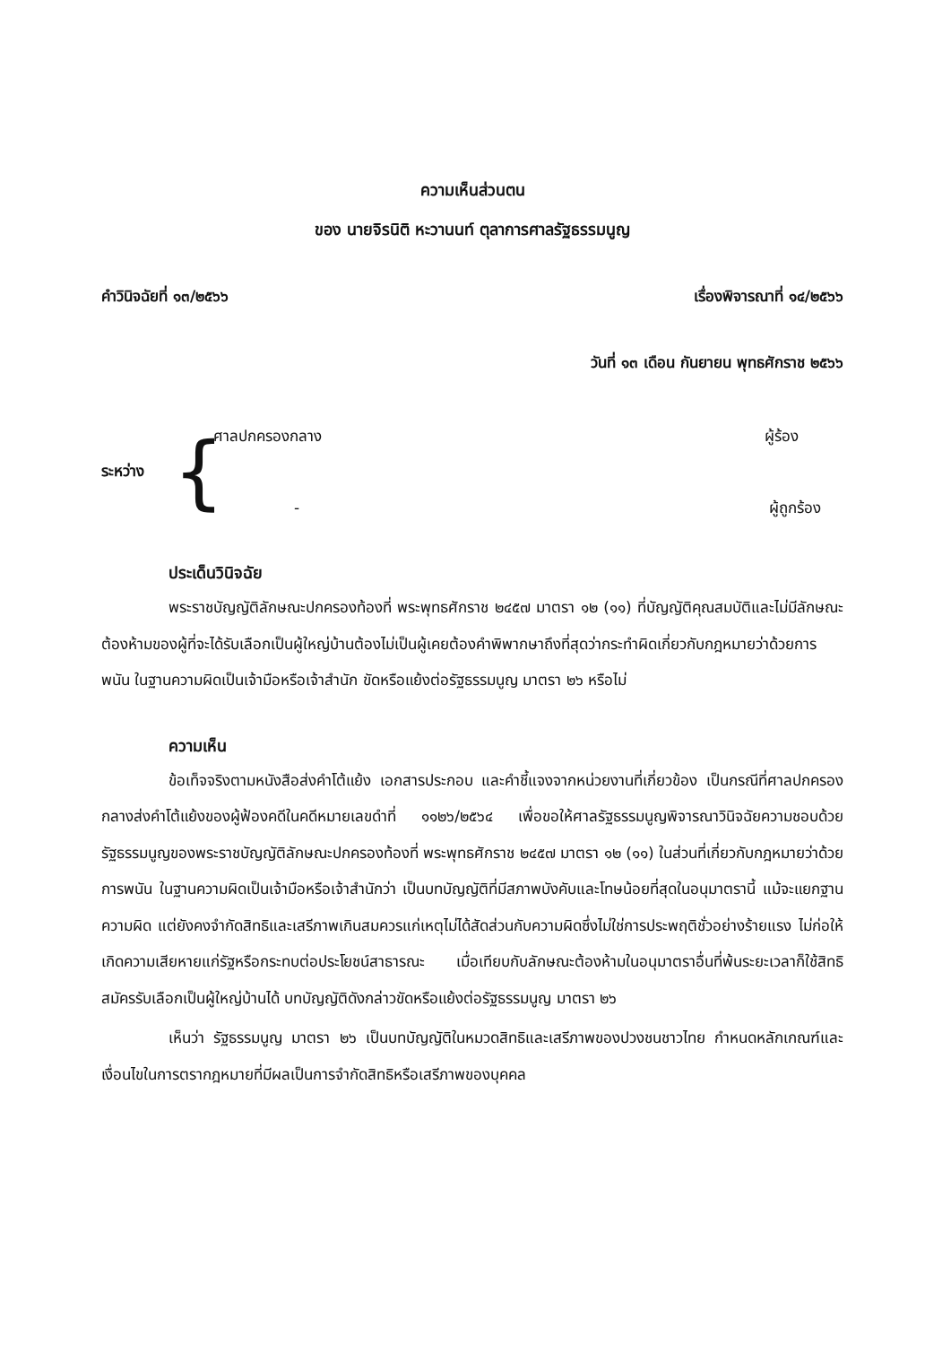ความเห็นส่วนตน
ของ นายจิรนิติ หะวานนท์ ตุลาการศาลรัฐธรรมนูญ
คำวินิจฉัยที่ ๑๓/๒๕๖๖ เรื่องพิจารณาที่ ๑๔/๒๕๖๖
วันที่ ๑๓ เดือน กันยายน พุทธศักราช ๒๕๖๖
ระหว่าง
{
ศาลปกครองกลาง ผู้ร้อง
- ผู้ถูกร้อง
ประเด็นวินิจฉัย
พระราชบัญญัติลักษณะปกครองท้องที่ พระพุทธศักราช ๒๔๕๗ มาตรา ๑๒ (๑๑) ที่บัญญัติคุณสมบัติและไม่มีลักษณะต้องห้ามของผู้ที่จะได้รับเลือกเป็นผู้ใหญ่บ้านต้องไม่เป็นผู้เคยต้องคำพิพากษาถึงที่สุดว่ากระทำผิดเกี่ยวกับกฎหมายว่าด้วยการพนัน ในฐานความผิดเป็นเจ้ามือหรือเจ้าสำนัก ขัดหรือแย้งต่อรัฐธรรมนูญ มาตรา ๒๖ หรือไม่
ความเห็น
ข้อเท็จจริงตามหนังสือส่งคำโต้แย้ง เอกสารประกอบ และคำชี้แจงจากหน่วยงานที่เกี่ยวข้อง เป็นกรณีที่ศาลปกครองกลางส่งคำโต้แย้งของผู้ฟ้องคดีในคดีหมายเลขดำที่ ๑๑๒๖/๒๕๖๔ เพื่อขอให้ศาลรัฐธรรมนูญพิจารณาวินิจฉัยความชอบด้วยรัฐธรรมนูญของพระราชบัญญัติลักษณะปกครองท้องที่ พระพุทธศักราช ๒๔๕๗ มาตรา ๑๒ (๑๑) ในส่วนที่เกี่ยวกับกฎหมายว่าด้วยการพนัน ในฐานความผิดเป็นเจ้ามือหรือเจ้าสำนักว่า เป็นบทบัญญัติที่มีสภาพบังคับและโทษน้อยที่สุดในอนุมาตรานี้ แม้จะแยกฐานความผิด แต่ยังคงจำกัดสิทธิและเสรีภาพเกินสมควรแก่เหตุไม่ได้สัดส่วนกับความผิดซึ่งไม่ใช่การประพฤติชั่วอย่างร้ายแรง ไม่ก่อให้เกิดความเสียหายแก่รัฐหรือกระทบต่อประโยชน์สาธารณะ เมื่อเทียบกับลักษณะต้องห้ามในอนุมาตราอื่นที่พ้นระยะเวลาก็ใช้สิทธิสมัครรับเลือกเป็นผู้ใหญ่บ้านได้ บทบัญญัติดังกล่าวขัดหรือแย้งต่อรัฐธรรมนูญ มาตรา ๒๖
เห็นว่า รัฐธรรมนูญ มาตรา ๒๖ เป็นบทบัญญัติในหมวดสิทธิและเสรีภาพของปวงชนชาวไทย กำหนดหลักเกณฑ์และเงื่อนไขในการตรากฎหมายที่มีผลเป็นการจำกัดสิทธิหรือเสรีภาพของบุคคล